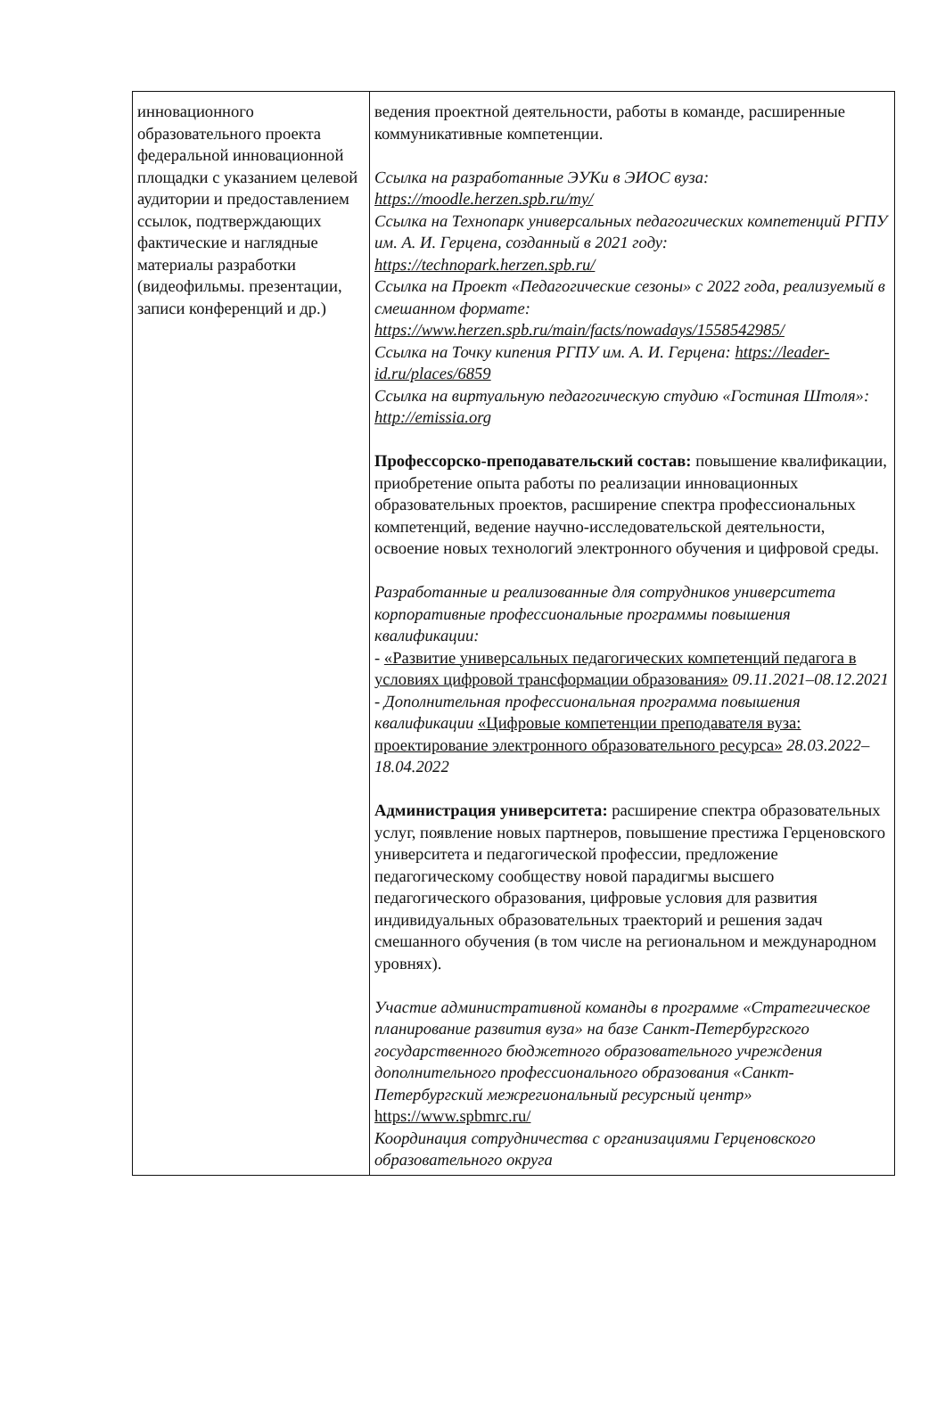| инновационного образовательного проекта федеральной инновационной площадки с указанием целевой аудитории и предоставлением ссылок, подтверждающих фактические и наглядные материалы разработки (видеофильмы. презентации, записи конференций и др.) | ведения проектной деятельности, работы в команде, расширенные коммуникативные компетенции. Ссылка на разработанные ЭУКи в ЭИОС вуза: https://moodle.herzen.spb.ru/my/ Ссылка на Технопарк универсальных педагогических компетенций РГПУ им. А. И. Герцена, созданный в 2021 году: https://technopark.herzen.spb.ru/ Ссылка на Проект «Педагогические сезоны» с 2022 года, реализуемый в смешанном формате: https://www.herzen.spb.ru/main/facts/nowadays/1558542985/ Ссылка на Точку кипения РГПУ им. А. И. Герцена: https://leader-id.ru/places/6859 Ссылка на виртуальную педагогическую студию «Гостиная Штоля»: http://emissia.org Профессорско-преподавательский состав: повышение квалификации, приобретение опыта работы по реализации инновационных образовательных проектов, расширение спектра профессиональных компетенций, ведение научно-исследовательской деятельности, освоение новых технологий электронного обучения и цифровой среды. Разработанные и реализованные для сотрудников университета корпоративные профессиональные программы повышения квалификации: - «Развитие универсальных педагогических компетенций педагога в условиях цифровой трансформации образования» 09.11.2021–08.12.2021 - Дополнительная профессиональная программа повышения квалификации «Цифровые компетенции преподавателя вуза: проектирование электронного образовательного ресурса» 28.03.2022–18.04.2022 Администрация университета: расширение спектра образовательных услуг, появление новых партнеров, повышение престижа Герценовского университета и педагогической профессии, предложение педагогическому сообществу новой парадигмы высшего педагогического образования, цифровые условия для развития индивидуальных образовательных траекторий и решения задач смешанного обучения (в том числе на региональном и международном уровнях). Участие административной команды в программе «Стратегическое планирование развития вуза» на базе Санкт-Петербургского государственного бюджетного образовательного учреждения дополнительного профессионального образования «Санкт-Петербургский межрегиональный ресурсный центр» https://www.spbmrc.ru/ Координация сотрудничества с организациями Герценовского образовательного округа |